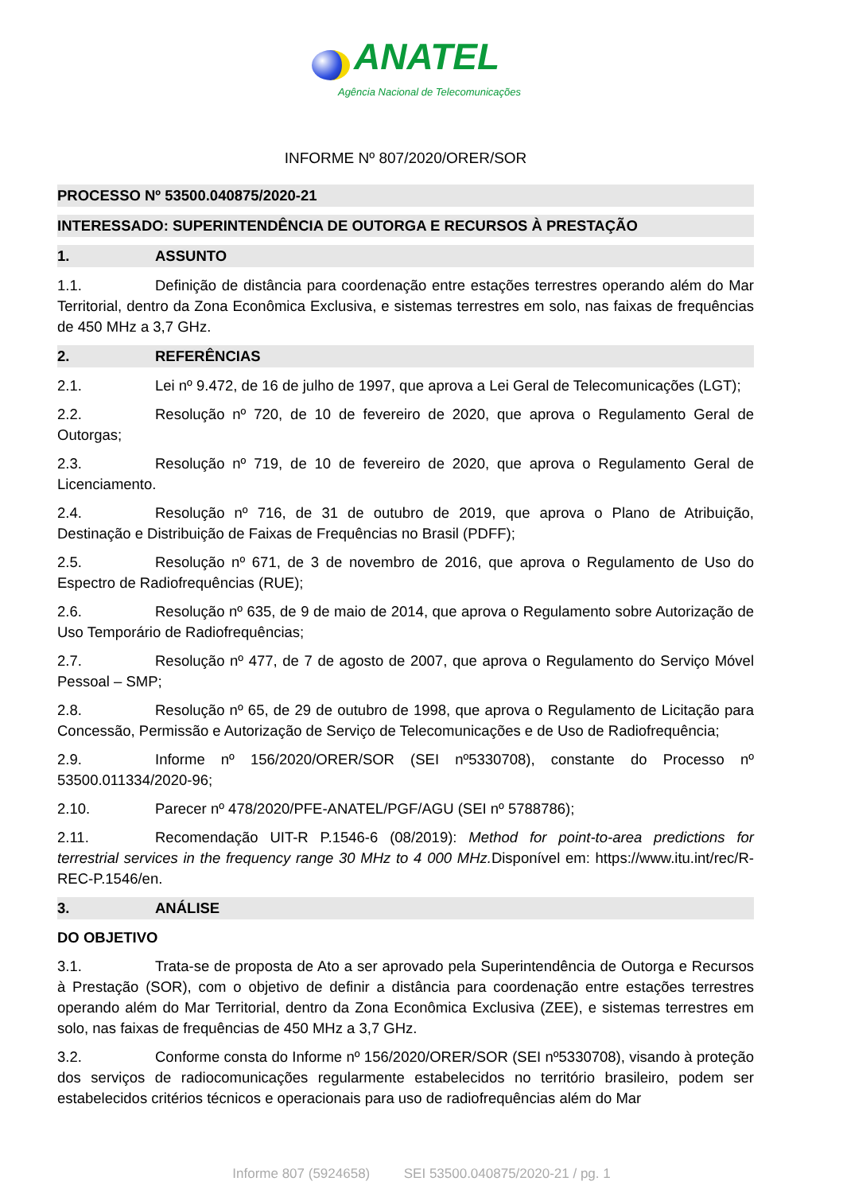ANATEL
Agência Nacional de Telecomunicações
INFORME Nº 807/2020/ORER/SOR
PROCESSO Nº 53500.040875/2020-21
INTERESSADO: SUPERINTENDÊNCIA DE OUTORGA E RECURSOS À PRESTAÇÃO
1. ASSUNTO
1.1. Definição de distância para coordenação entre estações terrestres operando além do Mar Territorial, dentro da Zona Econômica Exclusiva, e sistemas terrestres em solo, nas faixas de frequências de 450 MHz a 3,7 GHz.
2. REFERÊNCIAS
2.1. Lei nº 9.472, de 16 de julho de 1997, que aprova a Lei Geral de Telecomunicações (LGT);
2.2. Resolução nº 720, de 10 de fevereiro de 2020, que aprova o Regulamento Geral de Outorgas;
2.3. Resolução nº 719, de 10 de fevereiro de 2020, que aprova o Regulamento Geral de Licenciamento.
2.4. Resolução nº 716, de 31 de outubro de 2019, que aprova o Plano de Atribuição, Destinação e Distribuição de Faixas de Frequências no Brasil (PDFF);
2.5. Resolução nº 671, de 3 de novembro de 2016, que aprova o Regulamento de Uso do Espectro de Radiofrequências (RUE);
2.6. Resolução nº 635, de 9 de maio de 2014, que aprova o Regulamento sobre Autorização de Uso Temporário de Radiofrequências;
2.7. Resolução nº 477, de 7 de agosto de 2007, que aprova o Regulamento do Serviço Móvel Pessoal – SMP;
2.8. Resolução nº 65, de 29 de outubro de 1998, que aprova o Regulamento de Licitação para Concessão, Permissão e Autorização de Serviço de Telecomunicações e de Uso de Radiofrequência;
2.9. Informe nº 156/2020/ORER/SOR (SEI nº5330708), constante do Processo nº 53500.011334/2020-96;
2.10. Parecer nº 478/2020/PFE-ANATEL/PGF/AGU (SEI nº 5788786);
2.11. Recomendação UIT-R P.1546-6 (08/2019): Method for point-to-area predictions for terrestrial services in the frequency range 30 MHz to 4 000 MHz. Disponível em: https://www.itu.int/rec/R-REC-P.1546/en.
3. ANÁLISE
DO OBJETIVO
3.1. Trata-se de proposta de Ato a ser aprovado pela Superintendência de Outorga e Recursos à Prestação (SOR), com o objetivo de definir a distância para coordenação entre estações terrestres operando além do Mar Territorial, dentro da Zona Econômica Exclusiva (ZEE), e sistemas terrestres em solo, nas faixas de frequências de 450 MHz a 3,7 GHz.
3.2. Conforme consta do Informe nº 156/2020/ORER/SOR (SEI nº5330708), visando à proteção dos serviços de radiocomunicações regularmente estabelecidos no território brasileiro, podem ser estabelecidos critérios técnicos e operacionais para uso de radiofrequências além do Mar
Informe 807 (5924658) SEI 53500.040875/2020-21 / pg. 1